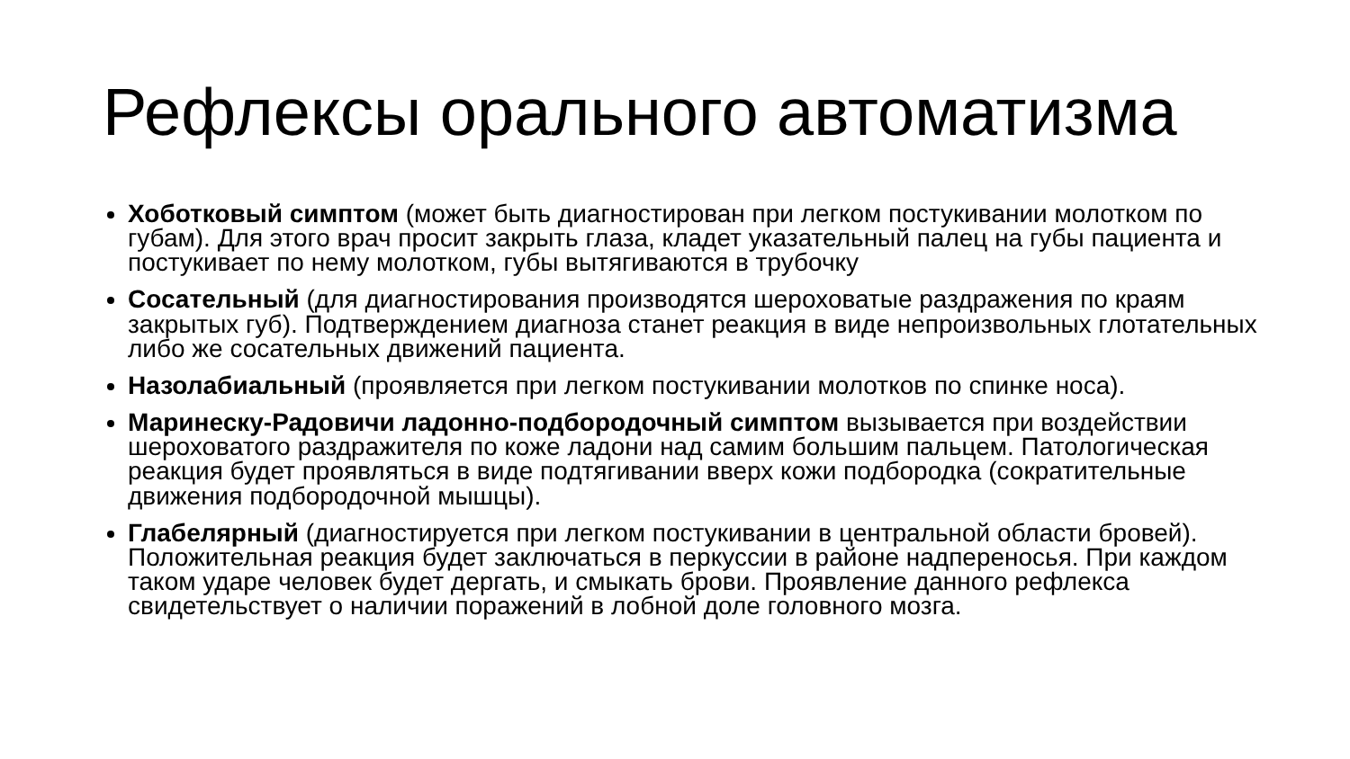Рефлексы орального автоматизма
Хоботковый симптом (может быть диагностирован при легком постукивании молотком по губам). Для этого врач просит закрыть глаза, кладет указательный палец на губы пациента и постукивает по нему молотком, губы вытягиваются в трубочку
Сосательный (для диагностирования производятся шероховатые раздражения по краям закрытых губ). Подтверждением диагноза станет реакция в виде непроизвольных глотательных либо же сосательных движений пациента.
Назолабиальный (проявляется при легком постукивании молотков по спинке носа).
Маринеску-Радовичи ладонно-подбородочный симптом вызывается при воздействии шероховатого раздражителя по коже ладони над самим большим пальцем. Патологическая реакция будет проявляться в виде подтягивании вверх кожи подбородка (сократительные движения подбородочной мышцы).
Глабелярный (диагностируется при легком постукивании в центральной области бровей). Положительная реакция будет заключаться в перкуссии в районе надпереносья. При каждом таком ударе человек будет дергать, и смыкать брови. Проявление данного рефлекса свидетельствует о наличии поражений в лобной доле головного мозга.